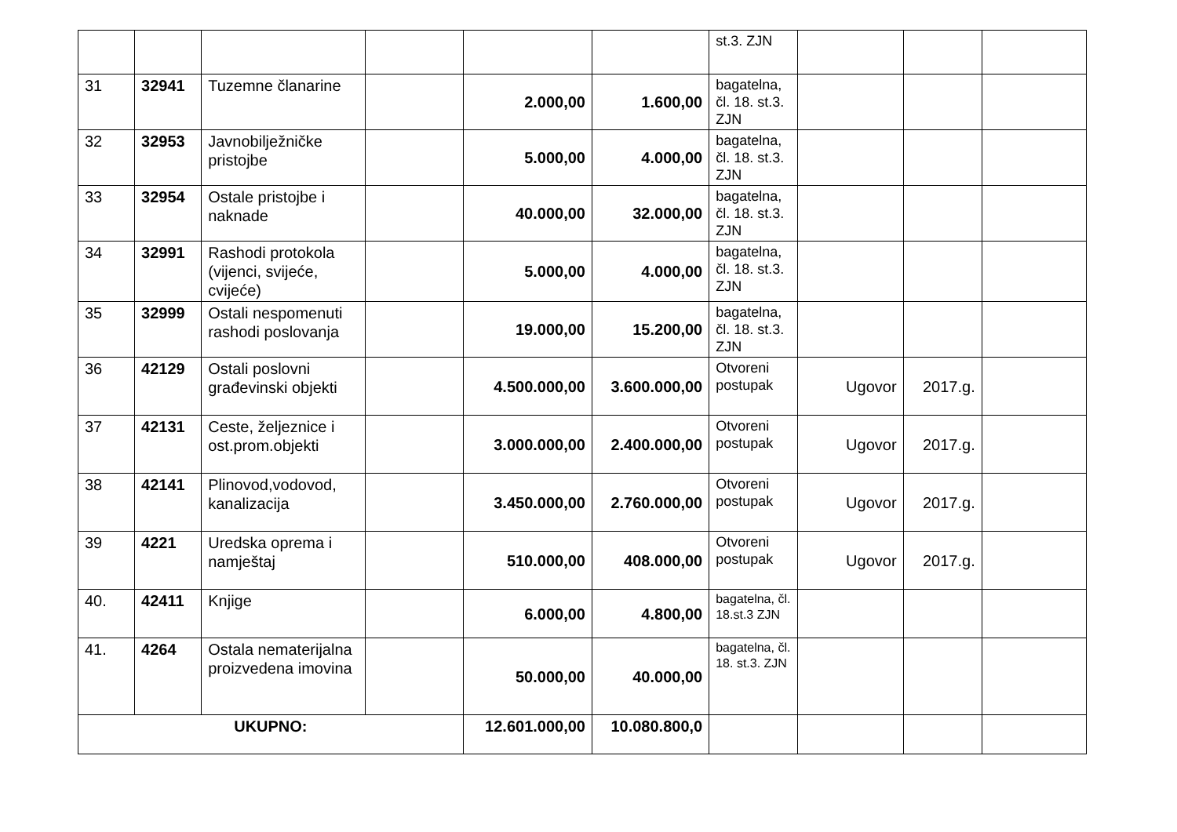| | | | | | | st.3. ZJN | | | |
| 31 | 32941 | Tuzemne članarine | | 2.000,00 | 1.600,00 | bagatelna, čl. 18. st.3. ZJN | | | |
| 32 | 32953 | Javnobilježničke pristojbe | | 5.000,00 | 4.000,00 | bagatelna, čl. 18. st.3. ZJN | | | |
| 33 | 32954 | Ostale pristojbe i naknade | | 40.000,00 | 32.000,00 | bagatelna, čl. 18. st.3. ZJN | | | |
| 34 | 32991 | Rashodi protokola (vijenci, svijeće, cvijeće) | | 5.000,00 | 4.000,00 | bagatelna, čl. 18. st.3. ZJN | | | |
| 35 | 32999 | Ostali nespomenuti rashodi poslovanja | | 19.000,00 | 15.200,00 | bagatelna, čl. 18. st.3. ZJN | | | |
| 36 | 42129 | Ostali poslovni građevinski objekti | | 4.500.000,00 | 3.600.000,00 | Otvoreni postupak | Ugovor | 2017.g. | |
| 37 | 42131 | Ceste, željeznice i ost.prom.objekti | | 3.000.000,00 | 2.400.000,00 | Otvoreni postupak | Ugovor | 2017.g. | |
| 38 | 42141 | Plinovod,vodovod, kanalizacija | | 3.450.000,00 | 2.760.000,00 | Otvoreni postupak | Ugovor | 2017.g. | |
| 39 | 4221 | Uredska oprema i namještaj | | 510.000,00 | 408.000,00 | Otvoreni postupak | Ugovor | 2017.g. | |
| 40. | 42411 | Knjige | | 6.000,00 | 4.800,00 | bagatelna, čl. 18.st.3 ZJN | | | |
| 41. | 4264 | Ostala nematerijalna proizvedena imovina | | 50.000,00 | 40.000,00 | bagatelna, čl. 18. st.3. ZJN | | | |
| UKUPNO: | | | | 12.601.000,00 | 10.080.800,0 | | | | |